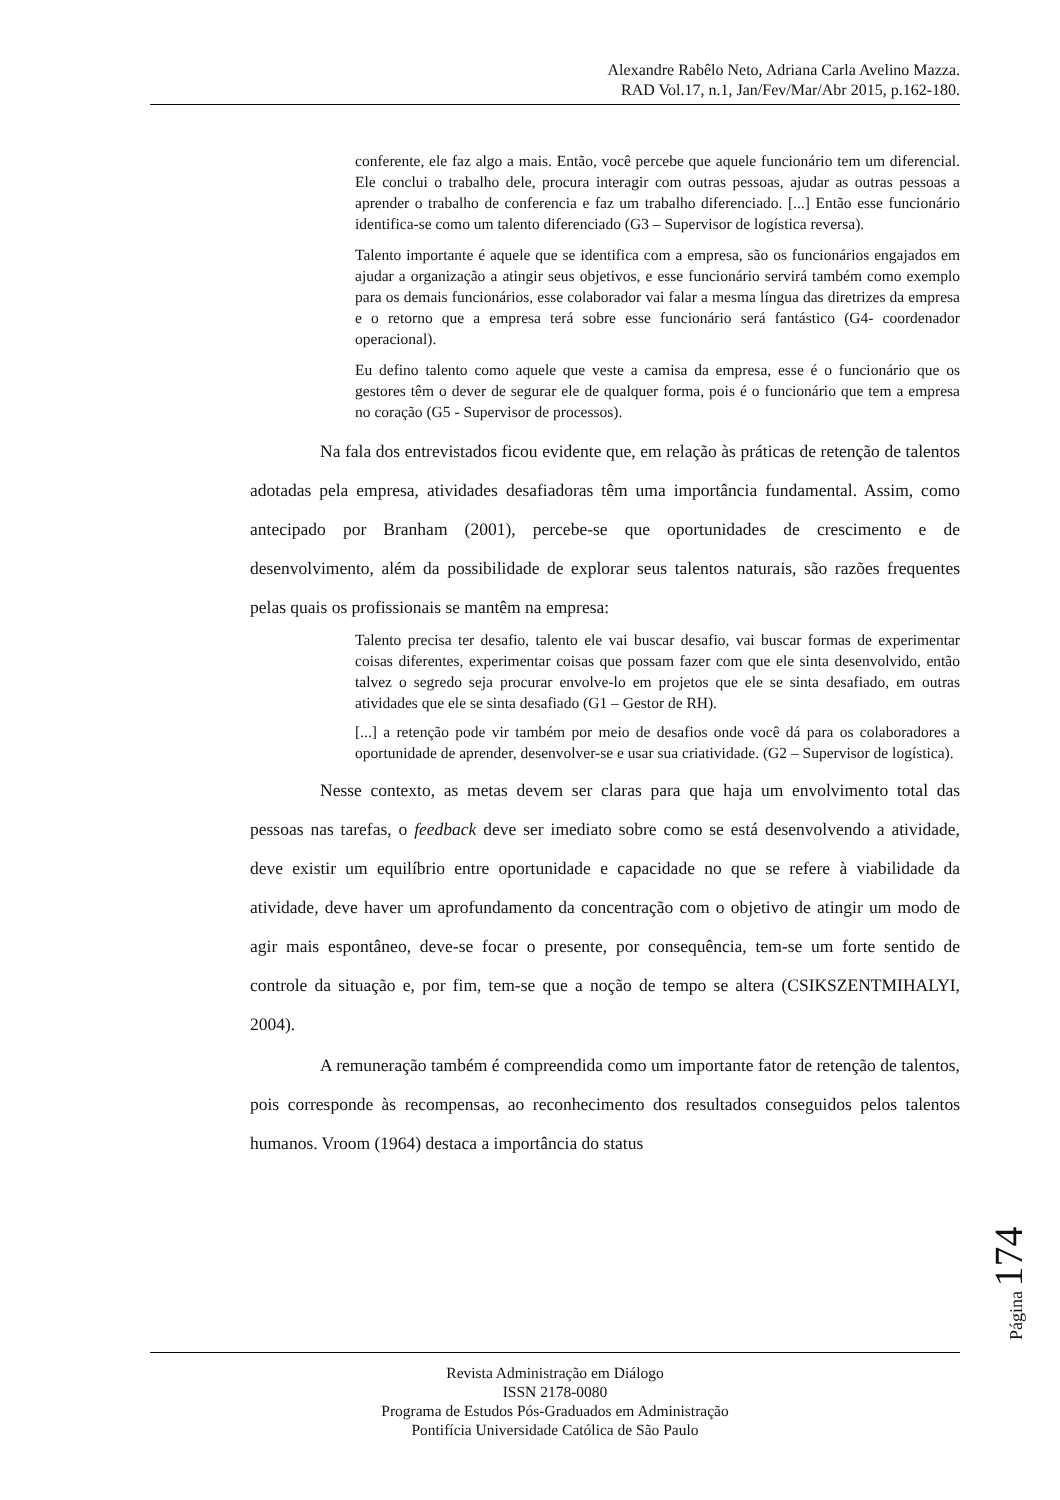Alexandre Rabêlo Neto, Adriana Carla Avelino Mazza.
RAD Vol.17, n.1, Jan/Fev/Mar/Abr 2015, p.162-180.
conferente, ele faz algo a mais. Então, você percebe que aquele funcionário tem um diferencial. Ele conclui o trabalho dele, procura interagir com outras pessoas, ajudar as outras pessoas a aprender o trabalho de conferencia e faz um trabalho diferenciado. [...] Então esse funcionário identifica-se como um talento diferenciado (G3 – Supervisor de logística reversa).
Talento importante é aquele que se identifica com a empresa, são os funcionários engajados em ajudar a organização a atingir seus objetivos, e esse funcionário servirá também como exemplo para os demais funcionários, esse colaborador vai falar a mesma língua das diretrizes da empresa e o retorno que a empresa terá sobre esse funcionário será fantástico (G4- coordenador operacional).
Eu defino talento como aquele que veste a camisa da empresa, esse é o funcionário que os gestores têm o dever de segurar ele de qualquer forma, pois é o funcionário que tem a empresa no coração (G5 - Supervisor de processos).
Na fala dos entrevistados ficou evidente que, em relação às práticas de retenção de talentos adotadas pela empresa, atividades desafiadoras têm uma importância fundamental. Assim, como antecipado por Branham (2001), percebe-se que oportunidades de crescimento e de desenvolvimento, além da possibilidade de explorar seus talentos naturais, são razões frequentes pelas quais os profissionais se mantêm na empresa:
Talento precisa ter desafio, talento ele vai buscar desafio, vai buscar formas de experimentar coisas diferentes, experimentar coisas que possam fazer com que ele sinta desenvolvido, então talvez o segredo seja procurar envolve-lo em projetos que ele se sinta desafiado, em outras atividades que ele se sinta desafiado (G1 – Gestor de RH).
[...] a retenção pode vir também por meio de desafios onde você dá para os colaboradores a oportunidade de aprender, desenvolver-se e usar sua criatividade. (G2 – Supervisor de logística).
Nesse contexto, as metas devem ser claras para que haja um envolvimento total das pessoas nas tarefas, o feedback deve ser imediato sobre como se está desenvolvendo a atividade, deve existir um equilíbrio entre oportunidade e capacidade no que se refere à viabilidade da atividade, deve haver um aprofundamento da concentração com o objetivo de atingir um modo de agir mais espontâneo, deve-se focar o presente, por consequência, tem-se um forte sentido de controle da situação e, por fim, tem-se que a noção de tempo se altera (CSIKSZENTMIHALYI, 2004).
A remuneração também é compreendida como um importante fator de retenção de talentos, pois corresponde às recompensas, ao reconhecimento dos resultados conseguidos pelos talentos humanos. Vroom (1964) destaca a importância do status
Página 174
Revista Administração em Diálogo
ISSN 2178-0080
Programa de Estudos Pós-Graduados em Administração
Pontifícia Universidade Católica de São Paulo